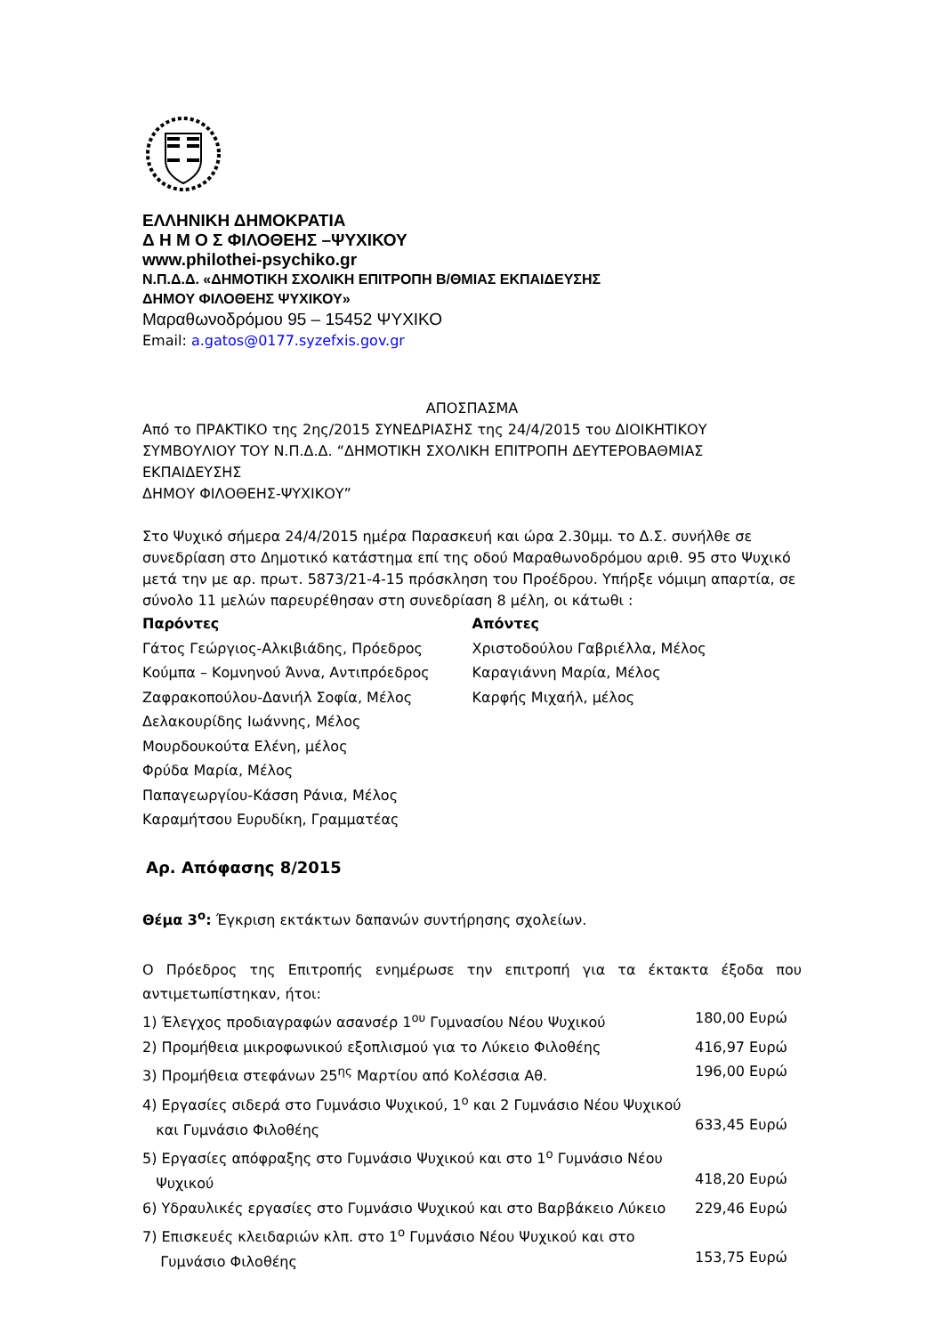ΕΛΛΗΝΙΚΗ ΔΗΜΟΚΡΑΤΙΑ
Δ Η Μ Ο Σ ΦΙΛΟΘΕΗΣ –ΨΥΧΙΚΟΥ
www.philothei-psychiko.gr
Ν.Π.Δ.Δ. «ΔΗΜΟΤΙΚΗ ΣΧΟΛΙΚΗ ΕΠΙΤΡΟΠΗ Β/ΘΜΙΑΣ ΕΚΠΑΙΔΕΥΣΗΣ
ΔΗΜΟΥ ΦΙΛΟΘΕΗΣ ΨΥΧΙΚΟΥ»
Μαραθωνοδρόμου 95 – 15452 ΨΥΧΙΚΟ
Email: a.gatos@0177.syzefxis.gov.gr
ΑΠΟΣΠΑΣΜΑ
Από το ΠΡΑΚΤΙΚΟ της 2ης/2015 ΣΥΝΕΔΡΙΑΣΗΣ της 24/4/2015 του ΔΙΟΙΚΗΤΙΚΟΥ ΣΥΜΒΟΥΛΙΟΥ ΤΟΥ Ν.Π.Δ.Δ. “ΔΗΜΟΤΙΚΗ ΣΧΟΛΙΚΗ ΕΠΙΤΡΟΠΗ ΔΕΥΤΕΡΟΒΑΘΜΙΑΣ ΕΚΠΑΙΔΕΥΣΗΣ
ΔΗΜΟΥ ΦΙΛΟΘΕΗΣ-ΨΥΧΙΚΟΥ”
Στο Ψυχικό σήμερα 24/4/2015 ημέρα Παρασκευή και ώρα 2.30μμ. το Δ.Σ. συνήλθε σε συνεδρίαση στο Δημοτικό κατάστημα επί της οδού Μαραθωνοδρόμου αριθ. 95 στο Ψυχικό μετά την με αρ. πρωτ. 5873/21-4-15 πρόσκληση του Προέδρου. Υπήρξε νόμιμη απαρτία, σε σύνολο 11 μελών παρευρέθησαν στη συνεδρίαση 8 μέλη, οι κάτωθι :
Παρόντες
Γάτος Γεώργιος-Αλκιβιάδης, Πρόεδρος
Κούμπα – Κομνηνού Άννα, Αντιπρόεδρος
Ζαφρακοπούλου-Δανιήλ Σοφία, Μέλος
Δελακουρίδης Ιωάννης, Μέλος
Μουρδουκούτα Ελένη, μέλος
Φρύδα Μαρία, Μέλος
Παπαγεωργίου-Κάσση Ράνια, Μέλος
Καραμήτσου Ευρυδίκη, Γραμματέας
Απόντες
Χριστοδούλου Γαβριέλλα, Μέλος
Καραγιάννη Μαρία, Μέλος
Καρφής Μιχαήλ, μέλος
Αρ. Απόφασης 8/2015
Θέμα 3<sup>ο</sup>: Έγκριση εκτάκτων δαπανών συντήρησης σχολείων.
Ο Πρόεδρος της Επιτροπής ενημέρωσε την επιτροπή για τα έκτακτα έξοδα που αντιμετωπίστηκαν, ήτοι:
1) Έλεγχος προδιαγραφών ασανσέρ 1<sup>ου</sup> Γυμνασίου Νέου Ψυχικού 180,00 Ευρώ
2) Προμήθεια μικροφωνικού εξοπλισμού για το Λύκειο Φιλοθέης 416,97 Ευρώ
3) Προμήθεια στεφάνων 25<sup>ης</sup> Μαρτίου από Κολέσσια Αθ. 196,00 Ευρώ
4) Εργασίες σιδερά στο Γυμνάσιο Ψυχικού, 1<sup>ο</sup> και 2 Γυμνάσιο Νέου Ψυχικού
και Γυμνάσιο Φιλοθέης
633,45 Ευρώ
5) Εργασίες απόφραξης στο Γυμνάσιο Ψυχικού και στο 1<sup>ο</sup> Γυμνάσιο Νέου
Ψυχικού
418,20 Ευρώ
6) Υδραυλικές εργασίες στο Γυμνάσιο Ψυχικού και στο Βαρβάκειο Λύκειο 229,46 Ευρώ
7) Επισκευές κλειδαριών κλπ. στο 1<sup>ο</sup> Γυμνάσιο Νέου Ψυχικού και στο
Γυμνάσιο Φιλοθέης
153,75 Ευρώ